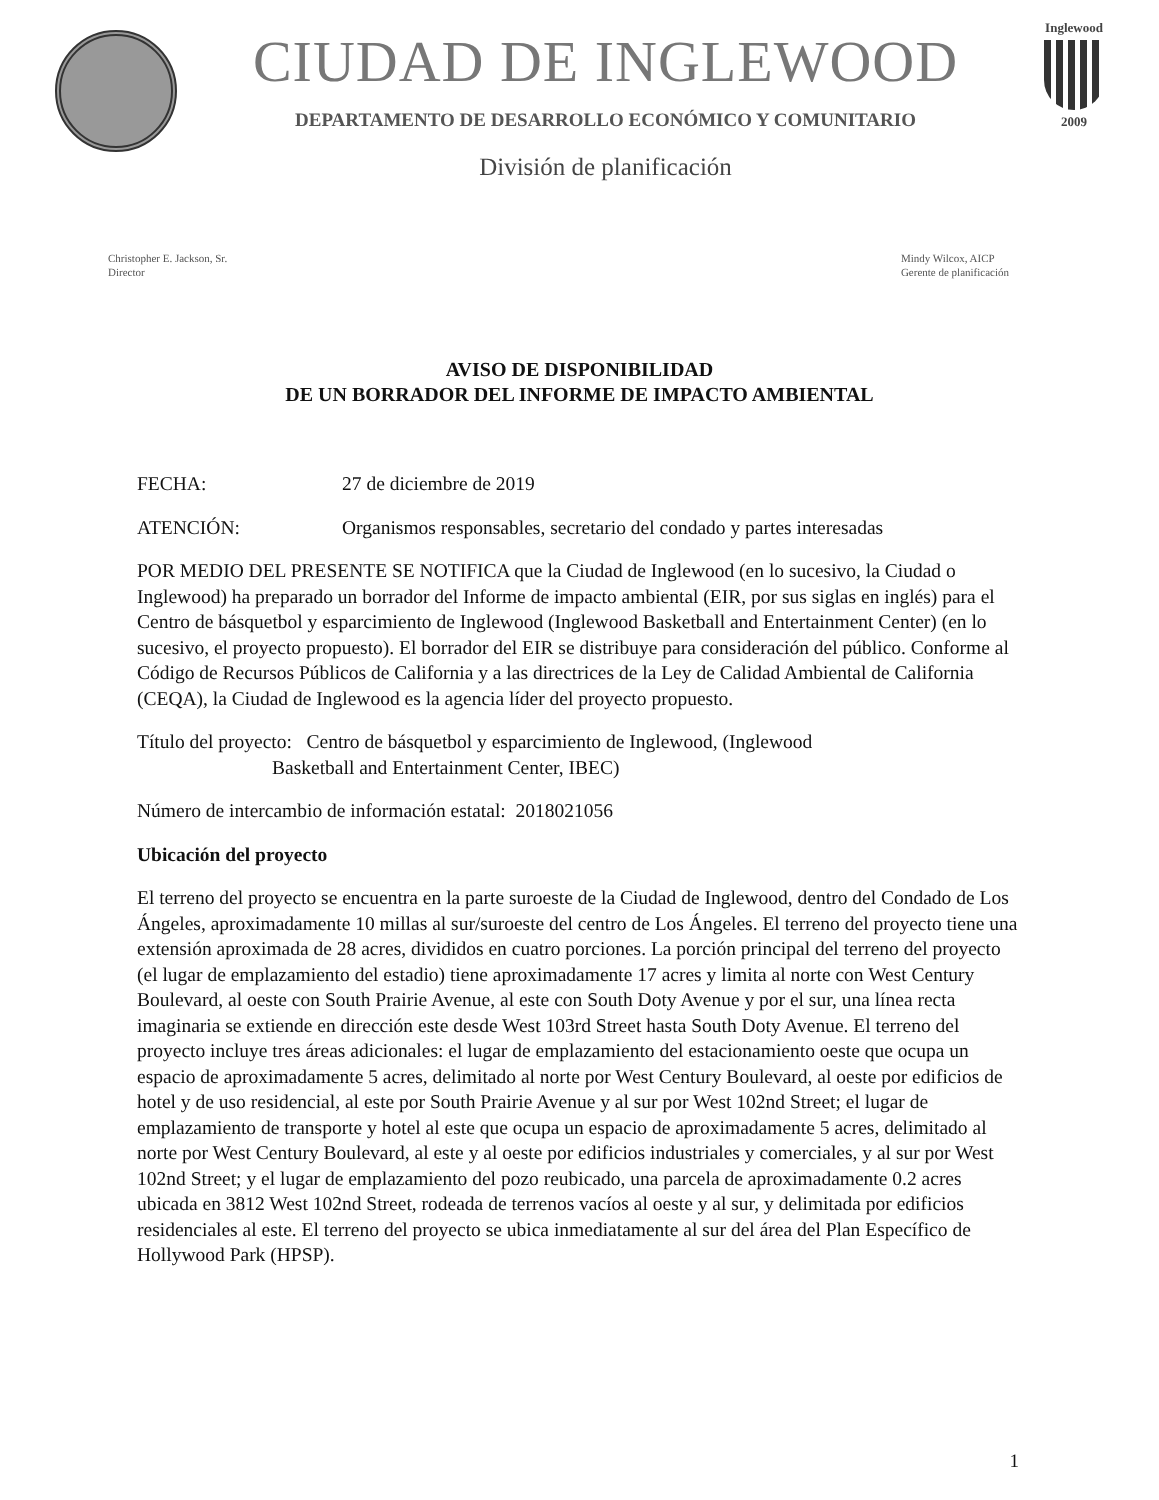CIUDAD DE INGLEWOOD
DEPARTAMENTO DE DESARROLLO ECONÓMICO Y COMUNITARIO
División de planificación
Inglewood
2009
Christopher E. Jackson, Sr.
Director
Mindy Wilcox, AICP
Gerente de planificación
AVISO DE DISPONIBILIDAD
DE UN BORRADOR DEL INFORME DE IMPACTO AMBIENTAL
FECHA: 27 de diciembre de 2019
ATENCIÓN: Organismos responsables, secretario del condado y partes interesadas
POR MEDIO DEL PRESENTE SE NOTIFICA que la Ciudad de Inglewood (en lo sucesivo, la Ciudad o Inglewood) ha preparado un borrador del Informe de impacto ambiental (EIR, por sus siglas en inglés) para el Centro de básquetbol y esparcimiento de Inglewood (Inglewood Basketball and Entertainment Center) (en lo sucesivo, el proyecto propuesto). El borrador del EIR se distribuye para consideración del público. Conforme al Código de Recursos Públicos de California y a las directrices de la Ley de Calidad Ambiental de California (CEQA), la Ciudad de Inglewood es la agencia líder del proyecto propuesto.
Título del proyecto: Centro de básquetbol y esparcimiento de Inglewood, (Inglewood
Basketball and Entertainment Center, IBEC)
Número de intercambio de información estatal: 2018021056
Ubicación del proyecto
El terreno del proyecto se encuentra en la parte suroeste de la Ciudad de Inglewood, dentro del Condado de Los Ángeles, aproximadamente 10 millas al sur/suroeste del centro de Los Ángeles. El terreno del proyecto tiene una extensión aproximada de 28 acres, divididos en cuatro porciones. La porción principal del terreno del proyecto (el lugar de emplazamiento del estadio) tiene aproximadamente 17 acres y limita al norte con West Century Boulevard, al oeste con South Prairie Avenue, al este con South Doty Avenue y por el sur, una línea recta imaginaria se extiende en dirección este desde West 103rd Street hasta South Doty Avenue. El terreno del proyecto incluye tres áreas adicionales: el lugar de emplazamiento del estacionamiento oeste que ocupa un espacio de aproximadamente 5 acres, delimitado al norte por West Century Boulevard, al oeste por edificios de hotel y de uso residencial, al este por South Prairie Avenue y al sur por West 102nd Street; el lugar de emplazamiento de transporte y hotel al este que ocupa un espacio de aproximadamente 5 acres, delimitado al norte por West Century Boulevard, al este y al oeste por edificios industriales y comerciales, y al sur por West 102nd Street; y el lugar de emplazamiento del pozo reubicado, una parcela de aproximadamente 0.2 acres ubicada en 3812 West 102nd Street, rodeada de terrenos vacíos al oeste y al sur, y delimitada por edificios residenciales al este. El terreno del proyecto se ubica inmediatamente al sur del área del Plan Específico de Hollywood Park (HPSP).
1